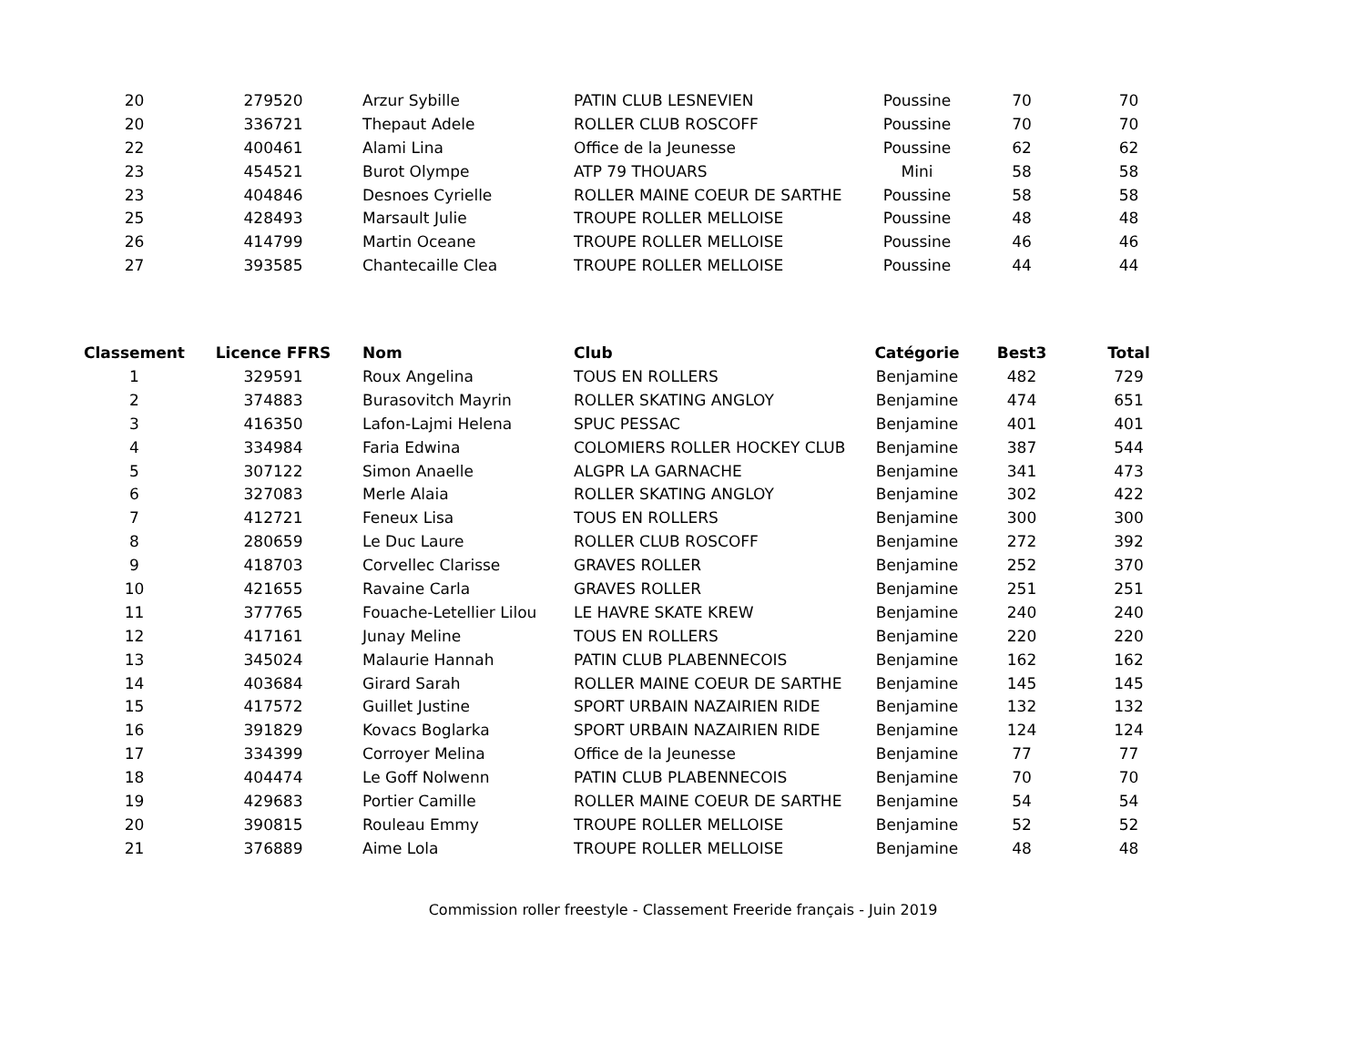| 20 | 279520 | Arzur Sybille | PATIN CLUB LESNEVIEN | Poussine | 70 | 70 |
| 20 | 336721 | Thepaut Adele | ROLLER CLUB ROSCOFF | Poussine | 70 | 70 |
| 22 | 400461 | Alami Lina | Office de la Jeunesse | Poussine | 62 | 62 |
| 23 | 454521 | Burot Olympe | ATP 79 THOUARS | Mini | 58 | 58 |
| 23 | 404846 | Desnoes Cyrielle | ROLLER MAINE COEUR DE SARTHE | Poussine | 58 | 58 |
| 25 | 428493 | Marsault Julie | TROUPE ROLLER MELLOISE | Poussine | 48 | 48 |
| 26 | 414799 | Martin Oceane | TROUPE ROLLER MELLOISE | Poussine | 46 | 46 |
| 27 | 393585 | Chantecaille Clea | TROUPE ROLLER MELLOISE | Poussine | 44 | 44 |
| Classement | Licence FFRS | Nom | Club | Catégorie | Best3 | Total |
| --- | --- | --- | --- | --- | --- | --- |
| 1 | 329591 | Roux Angelina | TOUS EN ROLLERS | Benjamine | 482 | 729 |
| 2 | 374883 | Burasovitch Mayrin | ROLLER SKATING ANGLOY | Benjamine | 474 | 651 |
| 3 | 416350 | Lafon-Lajmi Helena | SPUC PESSAC | Benjamine | 401 | 401 |
| 4 | 334984 | Faria Edwina | COLOMIERS ROLLER HOCKEY CLUB | Benjamine | 387 | 544 |
| 5 | 307122 | Simon Anaelle | ALGPR LA GARNACHE | Benjamine | 341 | 473 |
| 6 | 327083 | Merle Alaia | ROLLER SKATING ANGLOY | Benjamine | 302 | 422 |
| 7 | 412721 | Feneux Lisa | TOUS EN ROLLERS | Benjamine | 300 | 300 |
| 8 | 280659 | Le Duc Laure | ROLLER CLUB ROSCOFF | Benjamine | 272 | 392 |
| 9 | 418703 | Corvellec Clarisse | GRAVES ROLLER | Benjamine | 252 | 370 |
| 10 | 421655 | Ravaine Carla | GRAVES ROLLER | Benjamine | 251 | 251 |
| 11 | 377765 | Fouache-Letellier Lilou | LE HAVRE SKATE KREW | Benjamine | 240 | 240 |
| 12 | 417161 | Junay Meline | TOUS EN ROLLERS | Benjamine | 220 | 220 |
| 13 | 345024 | Malaurie Hannah | PATIN CLUB PLABENNECOIS | Benjamine | 162 | 162 |
| 14 | 403684 | Girard Sarah | ROLLER MAINE COEUR DE SARTHE | Benjamine | 145 | 145 |
| 15 | 417572 | Guillet Justine | SPORT URBAIN NAZAIRIEN RIDE | Benjamine | 132 | 132 |
| 16 | 391829 | Kovacs Boglarka | SPORT URBAIN NAZAIRIEN RIDE | Benjamine | 124 | 124 |
| 17 | 334399 | Corroyer Melina | Office de la Jeunesse | Benjamine | 77 | 77 |
| 18 | 404474 | Le Goff Nolwenn | PATIN CLUB PLABENNECOIS | Benjamine | 70 | 70 |
| 19 | 429683 | Portier Camille | ROLLER MAINE COEUR DE SARTHE | Benjamine | 54 | 54 |
| 20 | 390815 | Rouleau Emmy | TROUPE ROLLER MELLOISE | Benjamine | 52 | 52 |
| 21 | 376889 | Aime Lola | TROUPE ROLLER MELLOISE | Benjamine | 48 | 48 |
Commission roller freestyle - Classement Freeride français - Juin 2019